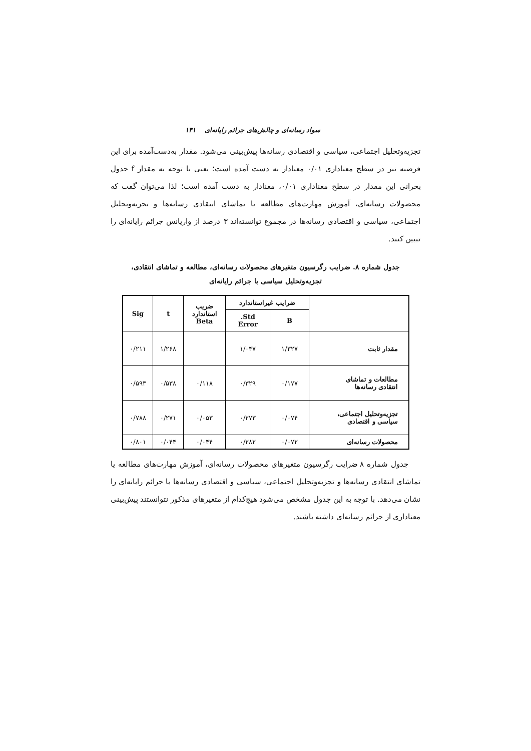سواد رسانه‌ای و چالش‌های جرائم رایانه‌ای ۱۳۱
تجزیه‌وتحلیل اجتماعی، سیاسی و اقتصادی رسانه‌ها پیش‌بینی می‌شود. مقدار به‌دست‌آمده برای این فرضیه نیز در سطح معناداری ۰/۰۱ معنادار به دست آمده است؛ یعنی با توجه به مقدار f جدول بحرانی این مقدار در سطح معناداری ۰/۰۱، معنادار به دست آمده است؛ لذا می‌توان گفت که محصولات رسانه‌ای، آموزش مهارت‌های مطالعه یا تماشای انتقادی رسانه‌ها و تجزیه‌وتحلیل اجتماعی، سیاسی و اقتصادی رسانه‌ها در مجموع توانسته‌اند ۳ درصد از واریانس جرائم رایانه‌ای را تبیین کنند.
جدول شماره ۸. ضرایب رگرسیون متغیرهای محصولات رسانه‌ای، مطالعه و تماشای انتقادی،
تجزیه‌وتحلیل سیاسی با جرائم رایانه‌ای
| | ضرایب غیراستاندارد | | ضریب استاندارد Beta | t | Sig |
| --- | --- | --- | --- | --- | --- |
| | B | Std. Error | | | |
| مقدار ثابت | ۱/۳۲۷ | ۱/۰۴۷ | | ۱/۲۶۸ | ۰/۲۱۱ |
| مطالعات و تماشای انتقادی رسانه‌ها | ۰/۱۷۷ | ۰/۳۲۹ | ۰/۱۱۸ | ۰/۵۳۸ | ۰/۵۹۳ |
| تجزیه‌وتحلیل اجتماعی، سیاسی و اقتصادی | ۰/۰۷۴ | ۰/۲۷۳ | ۰/۰۵۳ | ۰/۲۷۱ | ۰/۷۸۸ |
| محصولات رسانه‌ای | ۰/۰۷۲ | ۰/۲۸۲ | ۰/۰۴۴ | ۰/۰۴۴ | ۰/۸۰۱ |
جدول شماره ۸ ضرایب رگرسیون متغیرهای محصولات رسانه‌ای، آموزش مهارت‌های مطالعه یا تماشای انتقادی رسانه‌ها و تجزیه‌وتحلیل اجتماعی، سیاسی و اقتصادی رسانه‌ها با جرائم رایانه‌ای را نشان می‌دهد. با توجه به این جدول مشخص می‌شود هیچ‌کدام از متغیرهای مذکور نتوانستند پیش‌بینی معناداری از جرائم رسانه‌ای داشته باشند.